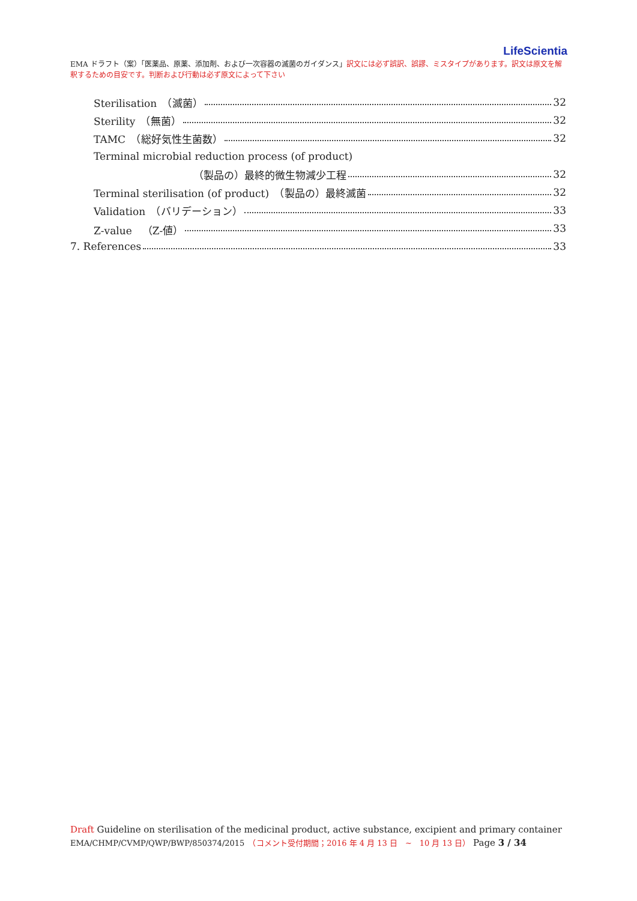LifeScientia
EMA ドラフト（案）「医薬品、原薬、添加剤、および一次容器の滅菌のガイダンス」訳文には必ず誤訳、誤謬、ミスタイプがあります。訳文は原文を解釈するための目安です。判断および行動は必ず原文によって下さい
Sterilisation　（滅菌） 32
Sterility　（無菌） 32
TAMC　（総好気性生菌数） 32
Terminal microbial reduction process (of product)
（製品の）最終的微生物減少工程 32
Terminal sterilisation (of product)　（製品の）最終滅菌 32
Validation　（バリデーション） 33
Z-value　（Z-値） 33
7. References 33
Draft Guideline on sterilisation of the medicinal product, active substance, excipient and primary container
EMA/CHMP/CVMP/QWP/BWP/850374/2015　（コメント受付期間；2016 年 4 月 13 日　~　10 月 13 日） Page 3 / 34